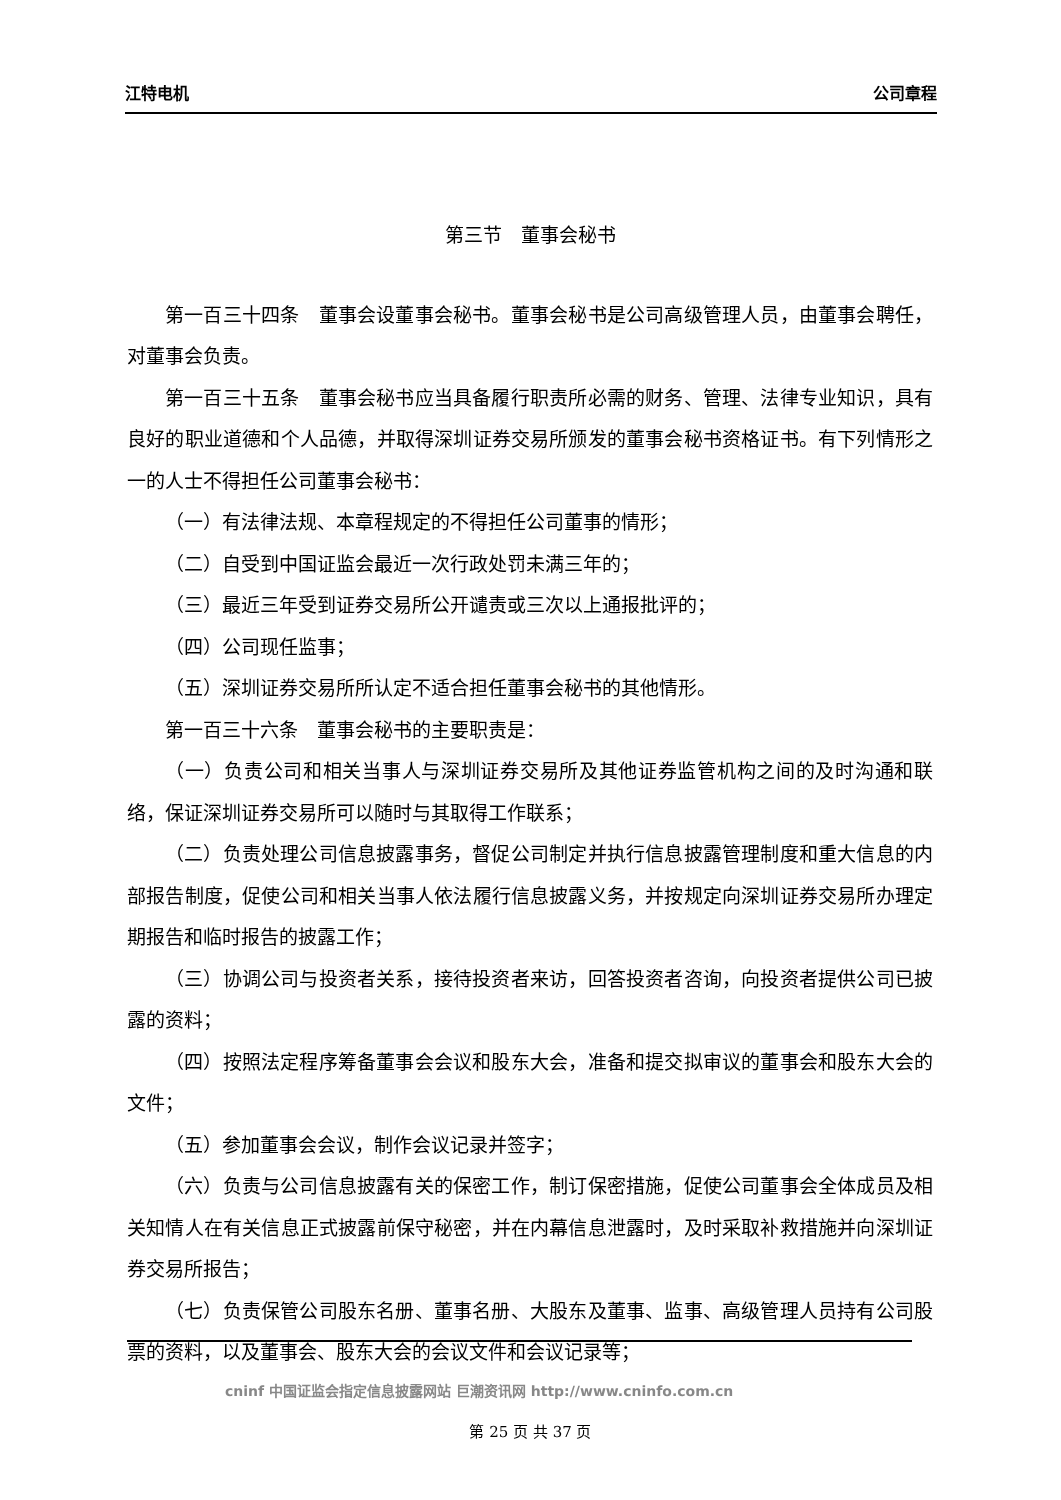江特电机 公司章程
第三节　董事会秘书
第一百三十四条　董事会设董事会秘书。董事会秘书是公司高级管理人员，由董事会聘任，对董事会负责。
第一百三十五条　董事会秘书应当具备履行职责所必需的财务、管理、法律专业知识，具有良好的职业道德和个人品德，并取得深圳证券交易所颁发的董事会秘书资格证书。有下列情形之一的人士不得担任公司董事会秘书：
（一）有法律法规、本章程规定的不得担任公司董事的情形；
（二）自受到中国证监会最近一次行政处罚未满三年的；
（三）最近三年受到证券交易所公开谴责或三次以上通报批评的；
（四）公司现任监事；
（五）深圳证券交易所所认定不适合担任董事会秘书的其他情形。
第一百三十六条　董事会秘书的主要职责是：
（一）负责公司和相关当事人与深圳证券交易所及其他证券监管机构之间的及时沟通和联络，保证深圳证券交易所可以随时与其取得工作联系；
（二）负责处理公司信息披露事务，督促公司制定并执行信息披露管理制度和重大信息的内部报告制度，促使公司和相关当事人依法履行信息披露义务，并按规定向深圳证券交易所办理定期报告和临时报告的披露工作；
（三）协调公司与投资者关系，接待投资者来访，回答投资者咨询，向投资者提供公司已披露的资料；
（四）按照法定程序筹备董事会会议和股东大会，准备和提交拟审议的董事会和股东大会的文件；
（五）参加董事会会议，制作会议记录并签字；
（六）负责与公司信息披露有关的保密工作，制订保密措施，促使公司董事会全体成员及相关知情人在有关信息正式披露前保守秘密，并在内幕信息泄露时，及时采取补救措施并向深圳证券交易所报告；
（七）负责保管公司股东名册、董事名册、大股东及董事、监事、高级管理人员持有公司股票的资料，以及董事会、股东大会的会议文件和会议记录等；
cninf 中国证监会指定信息披露网站 巨潮资讯网 http://www.cninfo.com.cn
第 25 页 共 37 页